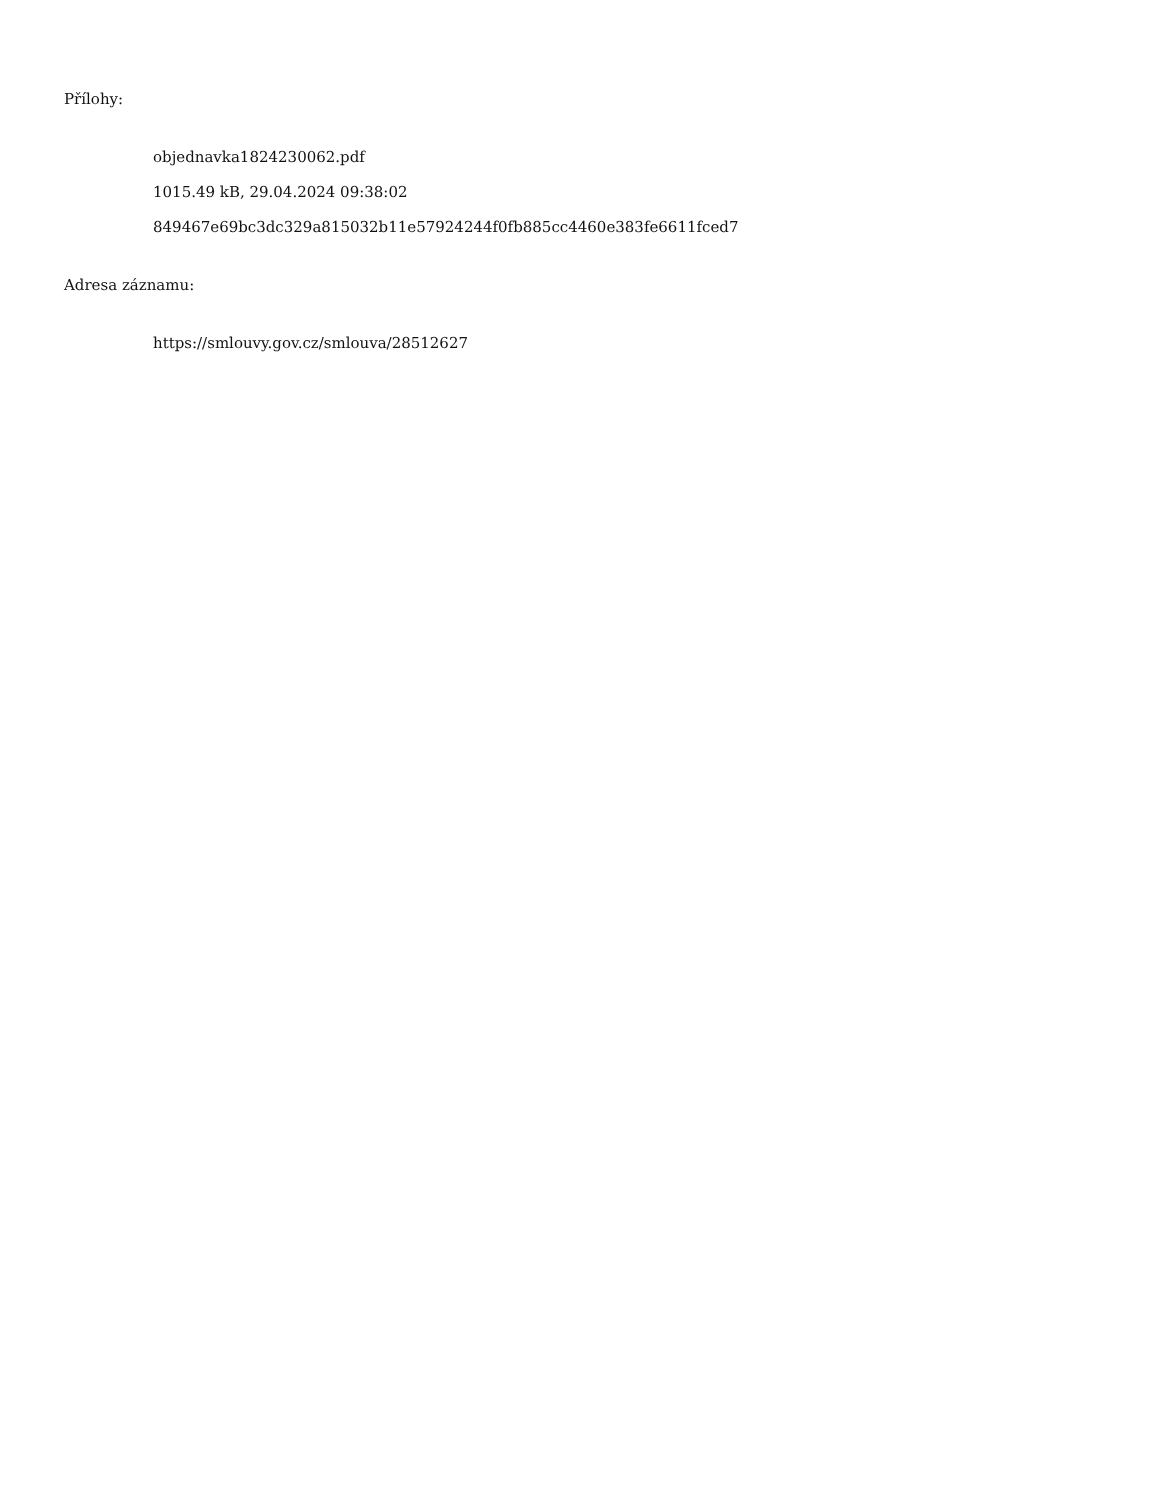Přílohy:
objednavka1824230062.pdf
1015.49 kB, 29.04.2024 09:38:02
849467e69bc3dc329a815032b11e57924244f0fb885cc4460e383fe6611fced7
Adresa záznamu:
https://smlouvy.gov.cz/smlouva/28512627